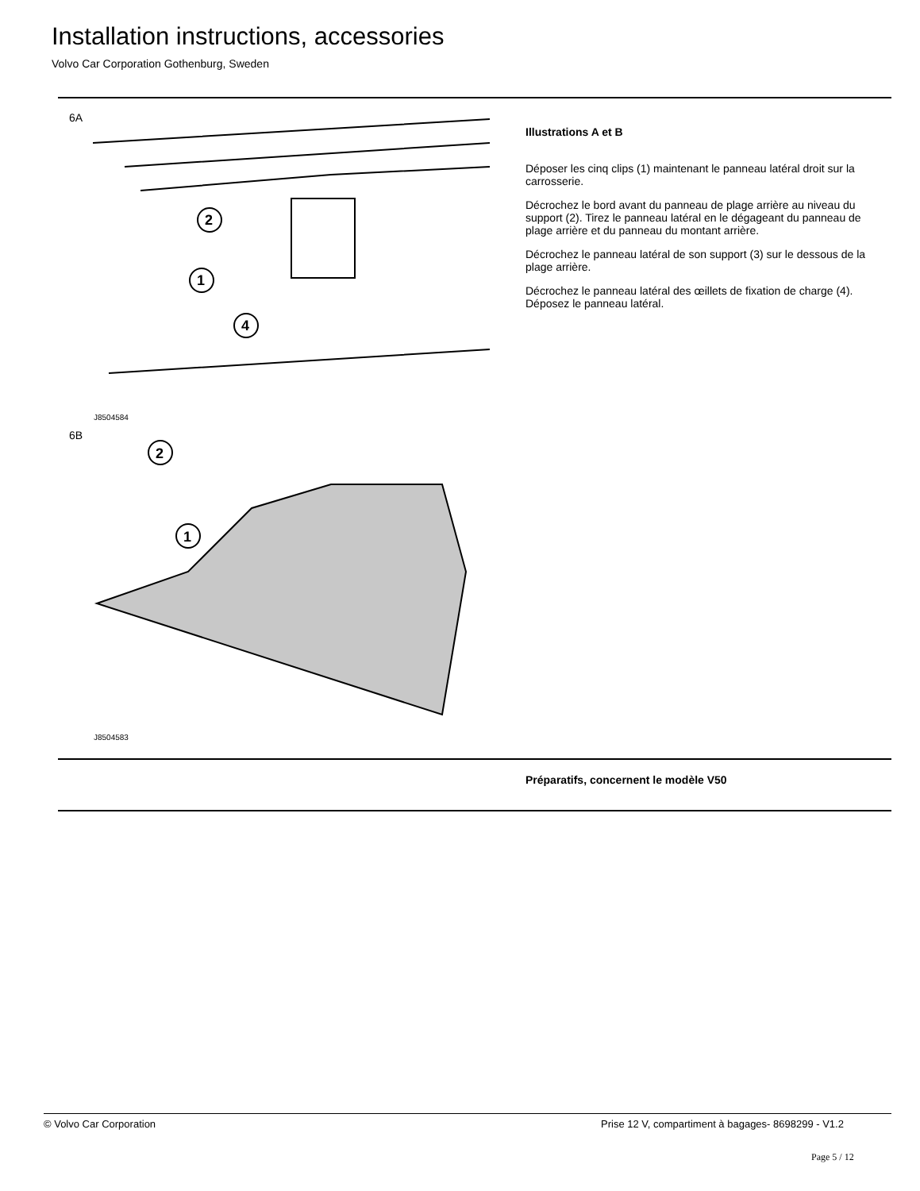Installation instructions, accessories
Volvo Car Corporation Gothenburg, Sweden
6A
2
1
4
J8504584
6B
2
1
J8504583
Illustrations A et B
Déposer les cinq clips (1) maintenant le panneau latéral droit sur la carrosserie.
Décrochez le bord avant du panneau de plage arrière au niveau du support (2). Tirez le panneau latéral en le dégageant du panneau de plage arrière et du panneau du montant arrière.
Décrochez le panneau latéral de son support (3) sur le dessous de la plage arrière.
Décrochez le panneau latéral des œillets de fixation de charge (4). Déposez le panneau latéral.
Préparatifs, concernent le modèle V50
© Volvo Car Corporation
Prise 12 V, compartiment à bagages- 8698299 - V1.2
Page 5 / 12